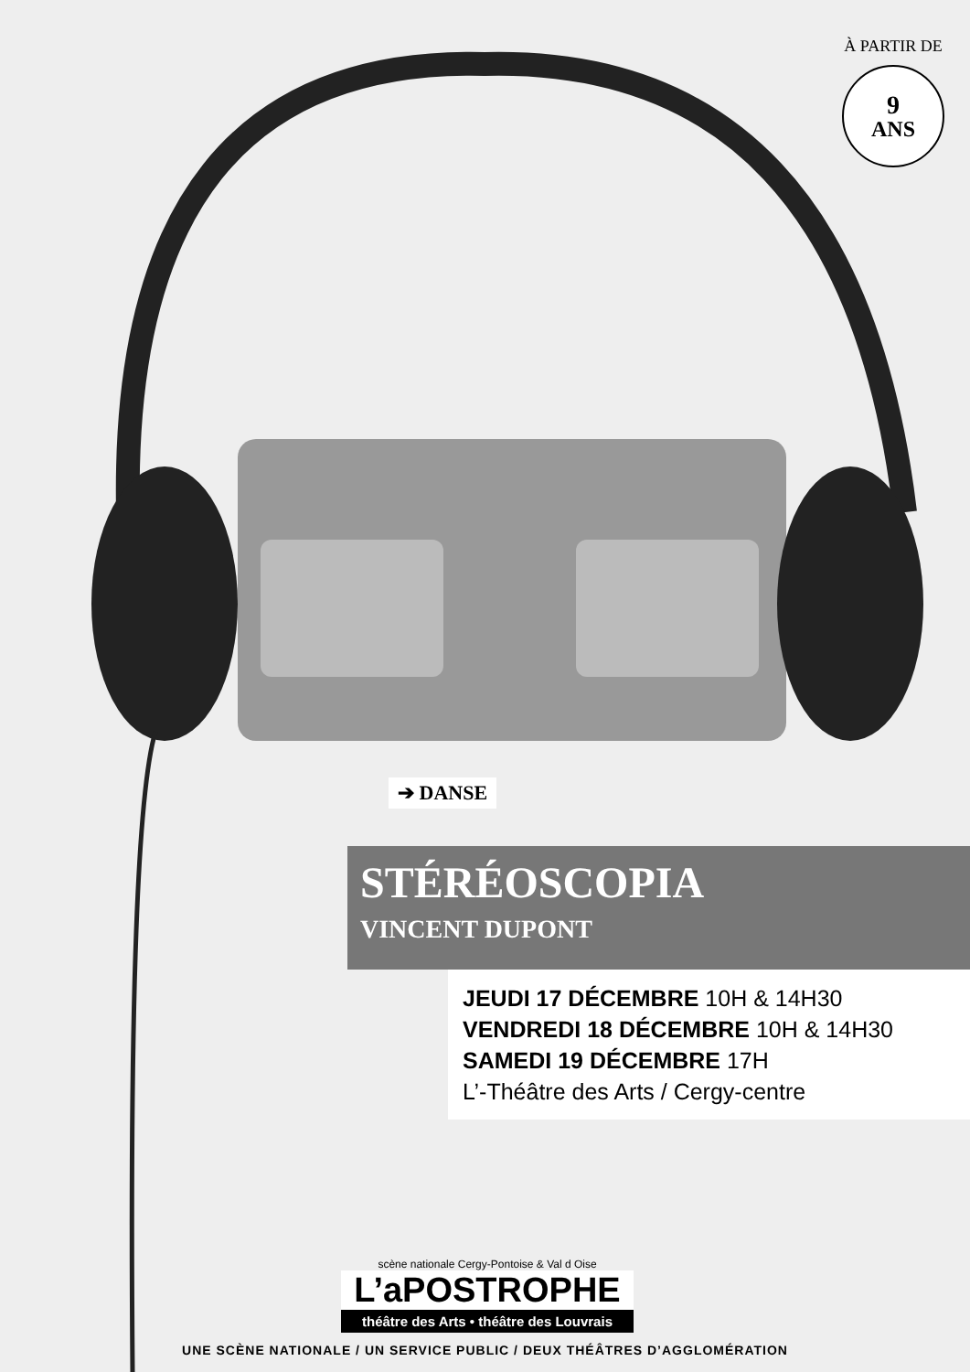À PARTIR DE
9
ANS
➔ DANSE
STÉRÉOSCOPIA
VINCENT DUPONT
JEUDI 17 DÉCEMBRE 10H & 14H30
VENDREDI 18 DÉCEMBRE 10H & 14H30
SAMEDI 19 DÉCEMBRE 17H
L’-Théâtre des Arts / Cergy-centre
scène nationale Cergy-Pontoise & Val d Oise
L’aPOSTROPHE
théâtre des Arts • théâtre des Louvrais
UNE SCÈNE NATIONALE / UN SERVICE PUBLIC / DEUX THÉÂTRES D’AGGLOMÉRATION